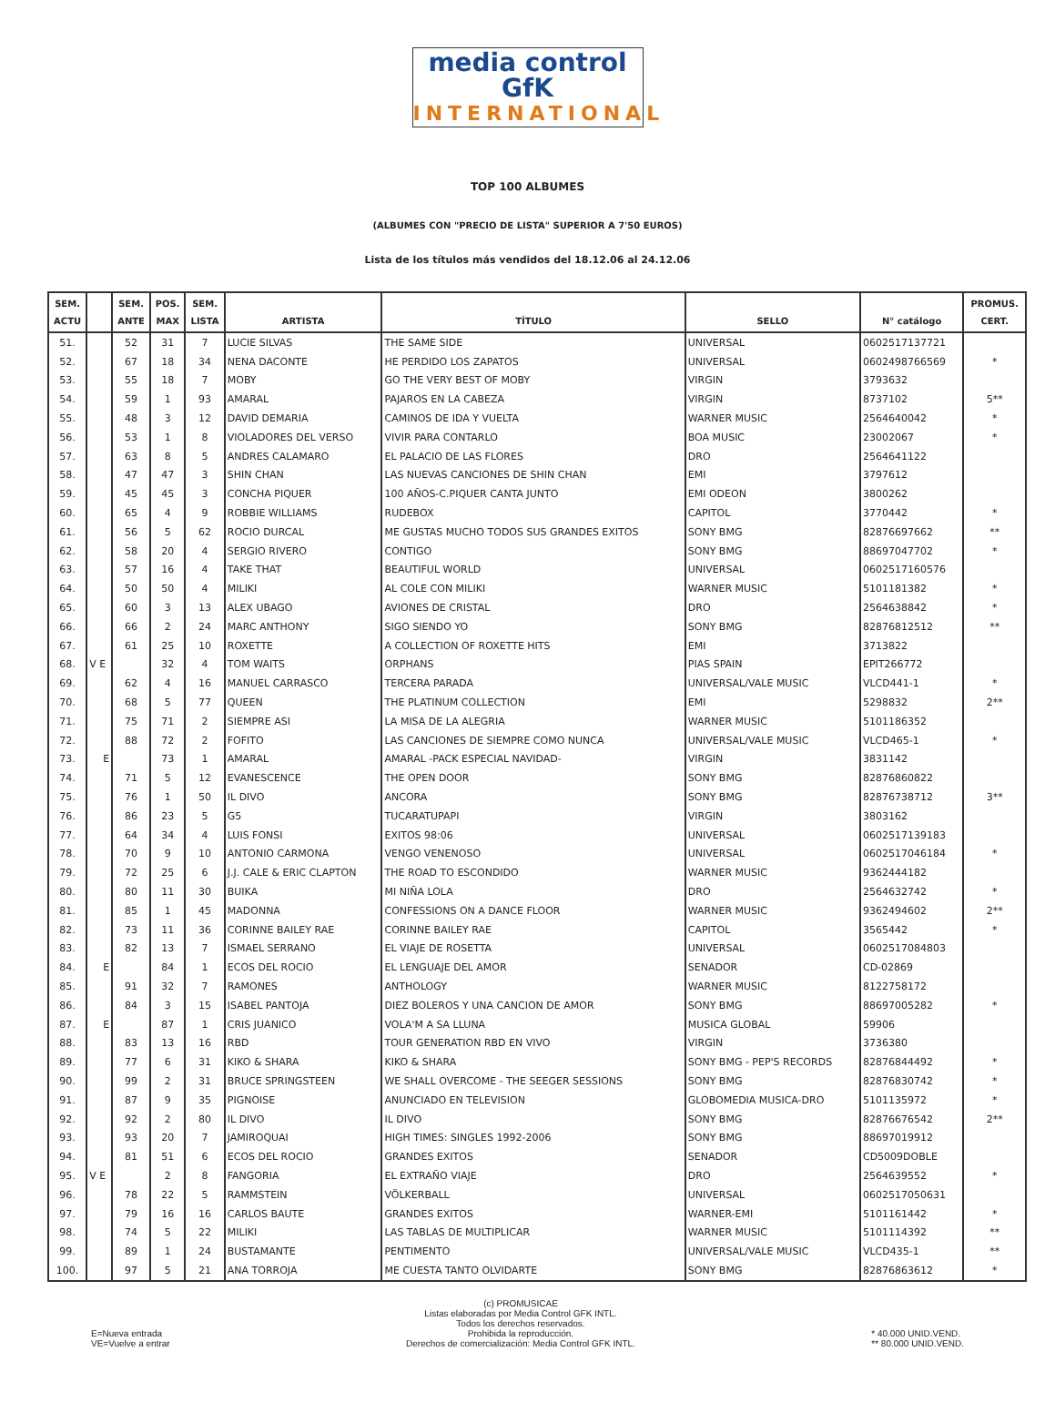media control GfK
INTERNATIONAL
TOP 100 ALBUMES
(ALBUMES CON "PRECIO DE LISTA" SUPERIOR A 7'50 EUROS)
Lista de los títulos más vendidos del 18.12.06 al 24.12.06
| SEM. ACTU | | SEM. ANTE | POS. MAX | SEM. LISTA | ARTISTA | TÍTULO | SELLO | N° catálogo | PROMUS. CERT. |
| --- | --- | --- | --- | --- | --- | --- | --- | --- | --- |
| 51. | | 52 | 31 | 7 | LUCIE SILVAS | THE SAME SIDE | UNIVERSAL | 0602517137721 | |
| 52. | | 67 | 18 | 34 | NENA DACONTE | HE PERDIDO LOS ZAPATOS | UNIVERSAL | 0602498766569 | * |
| 53. | | 55 | 18 | 7 | MOBY | GO THE VERY BEST OF MOBY | VIRGIN | 3793632 | |
| 54. | | 59 | 1 | 93 | AMARAL | PAJAROS EN LA CABEZA | VIRGIN | 8737102 | 5** |
| 55. | | 48 | 3 | 12 | DAVID DEMARIA | CAMINOS DE IDA Y VUELTA | WARNER MUSIC | 2564640042 | * |
| 56. | | 53 | 1 | 8 | VIOLADORES DEL VERSO | VIVIR PARA CONTARLO | BOA MUSIC | 23002067 | * |
| 57. | | 63 | 8 | 5 | ANDRES CALAMARO | EL PALACIO DE LAS FLORES | DRO | 2564641122 | |
| 58. | | 47 | 47 | 3 | SHIN CHAN | LAS NUEVAS CANCIONES DE SHIN CHAN | EMI | 3797612 | |
| 59. | | 45 | 45 | 3 | CONCHA PIQUER | 100 AÑOS-C.PIQUER CANTA JUNTO | EMI ODEON | 3800262 | |
| 60. | | 65 | 4 | 9 | ROBBIE WILLIAMS | RUDEBOX | CAPITOL | 3770442 | * |
| 61. | | 56 | 5 | 62 | ROCIO DURCAL | ME GUSTAS MUCHO TODOS SUS GRANDES EXITOS | SONY BMG | 82876697662 | ** |
| 62. | | 58 | 20 | 4 | SERGIO RIVERO | CONTIGO | SONY BMG | 88697047702 | * |
| 63. | | 57 | 16 | 4 | TAKE THAT | BEAUTIFUL WORLD | UNIVERSAL | 0602517160576 | |
| 64. | | 50 | 50 | 4 | MILIKI | AL COLE CON MILIKI | WARNER MUSIC | 5101181382 | * |
| 65. | | 60 | 3 | 13 | ALEX UBAGO | AVIONES DE CRISTAL | DRO | 2564638842 | * |
| 66. | | 66 | 2 | 24 | MARC ANTHONY | SIGO SIENDO YO | SONY BMG | 82876812512 | ** |
| 67. | | 61 | 25 | 10 | ROXETTE | A COLLECTION OF ROXETTE HITS | EMI | 3713822 | |
| 68. | V E | | 32 | 4 | TOM WAITS | ORPHANS | PIAS SPAIN | EPIT266772 | |
| 69. | | 62 | 4 | 16 | MANUEL CARRASCO | TERCERA PARADA | UNIVERSAL/VALE MUSIC | VLCD441-1 | * |
| 70. | | 68 | 5 | 77 | QUEEN | THE PLATINUM COLLECTION | EMI | 5298832 | 2** |
| 71. | | 75 | 71 | 2 | SIEMPRE ASI | LA MISA DE LA ALEGRIA | WARNER MUSIC | 5101186352 | |
| 72. | | 88 | 72 | 2 | FOFITO | LAS CANCIONES DE SIEMPRE COMO NUNCA | UNIVERSAL/VALE MUSIC | VLCD465-1 | * |
| 73. | E | | 73 | 1 | AMARAL | AMARAL -PACK ESPECIAL NAVIDAD- | VIRGIN | 3831142 | |
| 74. | | 71 | 5 | 12 | EVANESCENCE | THE OPEN DOOR | SONY BMG | 82876860822 | |
| 75. | | 76 | 1 | 50 | IL DIVO | ANCORA | SONY BMG | 82876738712 | 3** |
| 76. | | 86 | 23 | 5 | G5 | TUCARATUPAPI | VIRGIN | 3803162 | |
| 77. | | 64 | 34 | 4 | LUIS FONSI | EXITOS 98:06 | UNIVERSAL | 0602517139183 | |
| 78. | | 70 | 9 | 10 | ANTONIO CARMONA | VENGO VENENOSO | UNIVERSAL | 0602517046184 | * |
| 79. | | 72 | 25 | 6 | J.J. CALE & ERIC CLAPTON | THE ROAD TO ESCONDIDO | WARNER MUSIC | 9362444182 | |
| 80. | | 80 | 11 | 30 | BUIKA | MI NIÑA LOLA | DRO | 2564632742 | * |
| 81. | | 85 | 1 | 45 | MADONNA | CONFESSIONS ON A DANCE FLOOR | WARNER MUSIC | 9362494602 | 2** |
| 82. | | 73 | 11 | 36 | CORINNE BAILEY RAE | CORINNE BAILEY RAE | CAPITOL | 3565442 | * |
| 83. | | 82 | 13 | 7 | ISMAEL SERRANO | EL VIAJE DE ROSETTA | UNIVERSAL | 0602517084803 | |
| 84. | E | | 84 | 1 | ECOS DEL ROCIO | EL LENGUAJE DEL AMOR | SENADOR | CD-02869 | |
| 85. | | 91 | 32 | 7 | RAMONES | ANTHOLOGY | WARNER MUSIC | 8122758172 | |
| 86. | | 84 | 3 | 15 | ISABEL PANTOJA | DIEZ BOLEROS Y UNA CANCION DE AMOR | SONY BMG | 88697005282 | * |
| 87. | E | | 87 | 1 | CRIS JUANICO | VOLA'M A SA LLUNA | MUSICA GLOBAL | 59906 | |
| 88. | | 83 | 13 | 16 | RBD | TOUR GENERATION RBD EN VIVO | VIRGIN | 3736380 | |
| 89. | | 77 | 6 | 31 | KIKO & SHARA | KIKO & SHARA | SONY BMG - PEP'S RECORDS | 82876844492 | * |
| 90. | | 99 | 2 | 31 | BRUCE SPRINGSTEEN | WE SHALL OVERCOME - THE SEEGER SESSIONS | SONY BMG | 82876830742 | * |
| 91. | | 87 | 9 | 35 | PIGNOISE | ANUNCIADO EN TELEVISION | GLOBOMEDIA MUSICA-DRO | 5101135972 | * |
| 92. | | 92 | 2 | 80 | IL DIVO | IL DIVO | SONY BMG | 82876676542 | 2** |
| 93. | | 93 | 20 | 7 | JAMIROQUAI | HIGH TIMES: SINGLES 1992-2006 | SONY BMG | 88697019912 | |
| 94. | | 81 | 51 | 6 | ECOS DEL ROCIO | GRANDES EXITOS | SENADOR | CD5009DOBLE | |
| 95. | V E | | 2 | 8 | FANGORIA | EL EXTRAÑO VIAJE | DRO | 2564639552 | * |
| 96. | | 78 | 22 | 5 | RAMMSTEIN | VÖLKERBALL | UNIVERSAL | 0602517050631 | |
| 97. | | 79 | 16 | 16 | CARLOS BAUTE | GRANDES EXITOS | WARNER-EMI | 5101161442 | * |
| 98. | | 74 | 5 | 22 | MILIKI | LAS TABLAS DE MULTIPLICAR | WARNER MUSIC | 5101114392 | ** |
| 99. | | 89 | 1 | 24 | BUSTAMANTE | PENTIMENTO | UNIVERSAL/VALE MUSIC | VLCD435-1 | ** |
| 100. | | 97 | 5 | 21 | ANA TORROJA | ME CUESTA TANTO OLVIDARTE | SONY BMG | 82876863612 | * |
E=Nueva entrada
VE=Vuelve a entrar
(c) PROMUSICAE
Listas elaboradas por Media Control GFK INTL.
Todos los derechos reservados.
Prohibida la reproducción.
Derechos de comercialización: Media Control GFK INTL.
* 40.000 UNID.VEND.
** 80.000 UNID.VEND.